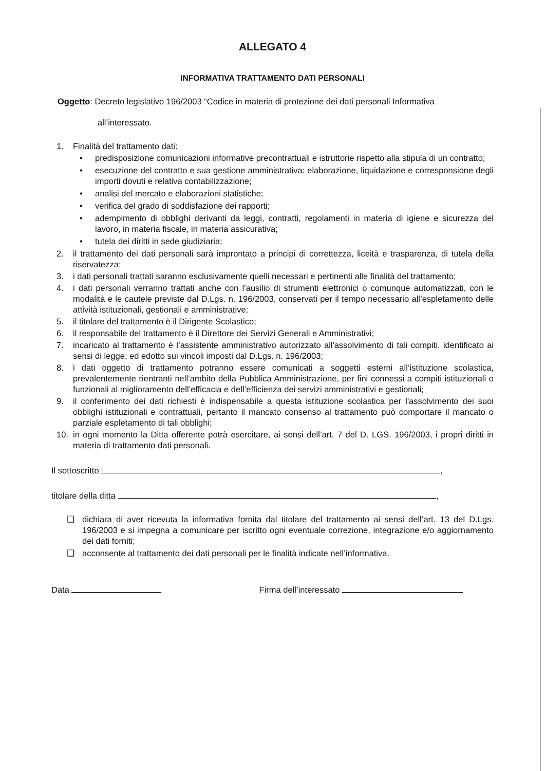ALLEGATO 4
INFORMATIVA TRATTAMENTO DATI PERSONALI
Oggetto: Decreto legislativo 196/2003 “Codice in materia di protezione dei dati personali Informativa
all’interessato.
1. Finalità del trattamento dati:
• predisposizione comunicazioni informative precontrattuali e istruttorie rispetto alla stipula di un contratto;
• esecuzione del contratto e sua gestione amministrativa: elaborazione, liquidazione e corresponsione degli importi dovuti e relativa contabilizzazione;
• analisi del mercato e elaborazioni statistiche;
• verifica del grado di soddisfazione dei rapporti;
• adempimento di obblighi derivanti da leggi, contratti, regolamenti in materia di igiene e sicurezza del lavoro, in materia fiscale, in materia assicurativa;
• tutela dei diritti in sede giudiziaria;
2. il trattamento dei dati personali sarà improntato a principi di correttezza, liceità e trasparenza, di tutela della riservatezza;
3. i dati personali trattati saranno esclusivamente quelli necessari e pertinenti alle finalità del trattamento;
4. i dati personali verranno trattati anche con l’ausilio di strumenti elettronici o comunque automatizzati, con le modalità e le cautele previste dal D.Lgs. n. 196/2003, conservati per il tempo necessario all’espletamento delle attività istituzionali, gestionali e amministrative;
5. il titolare del trattamento è il Dirigente Scolastico;
6. il responsabile del trattamento è il Direttore dei Servizi Generali e Amministrativi;
7. incaricato al trattamento è l’assistente amministrativo autorizzato all'assolvimento di tali compiti, identificato ai sensi di legge, ed edotto sui vincoli imposti dal D.Lgs. n. 196/2003;
8. i dati oggetto di trattamento potranno essere comunicati a soggetti esterni all’istituzione scolastica, prevalentemente rientranti nell’ambito della Pubblica Amministrazione, per fini connessi a compiti istituzionali o funzionali al miglioramento dell’efficacia e dell’efficienza dei servizi amministrativi e gestionali;
9. il conferimento dei dati richiesti è indispensabile a questa istituzione scolastica per l'assolvimento dei suoi obblighi istituzionali e contrattuali, pertanto il mancato consenso al trattamento può comportare il mancato o parziale espletamento di tali obblighi;
10. in ogni momento la Ditta offerente potrà esercitare, ai sensi dell’art. 7 del D. LGS. 196/2003, i propri diritti in materia di trattamento dati personali.
Il sottoscritto ,
titolare della ditta ,
❑ dichiara di aver ricevuta la informativa fornita dal titolare del trattamento ai sensi dell’art. 13 del D.Lgs. 196/2003 e si impegna a comunicare per iscritto ogni eventuale correzione, integrazione e/o aggiornamento dei dati forniti;
❑ acconsente al trattamento dei dati personali per le finalità indicate nell’informativa.
Data Firma dell’interessato